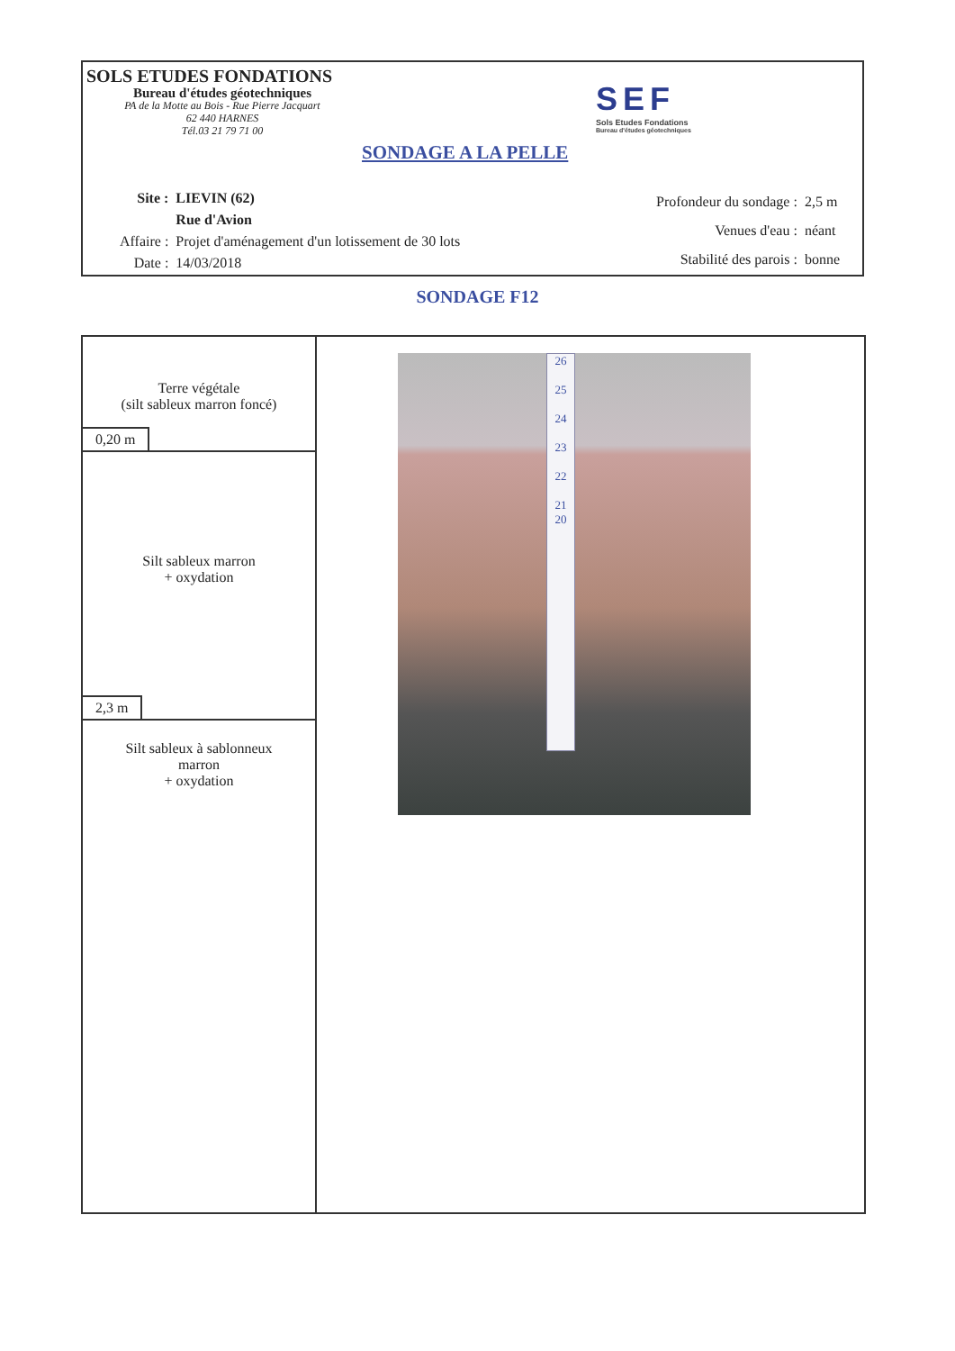SOLS ETUDES FONDATIONS
Bureau d'études géotechniques
PA de la Motte au Bois - Rue Pierre Jacquart
62 440 HARNES
Tél.03 21 79 71 00
SONDAGE A LA PELLE
SEF
Sols Etudes Fondations
Bureau d'études géotechniques
| Site : | LIEVIN (62) |
| | Rue d'Avion |
| Affaire : | Projet d'aménagement d'un lotissement de 30 lots |
| Date : | 14/03/2018 |
| Profondeur du sondage : | 2,5 m |
| Venues d'eau : | néant |
| Stabilité des parois : | bonne |
SONDAGE F12
Terre végétale
(silt sableux marron foncé)
0,20 m
Silt sableux marron
+ oxydation
2,3 m
Silt sableux à sablonneux
marron
+ oxydation
26
25
24
23
22
21
20